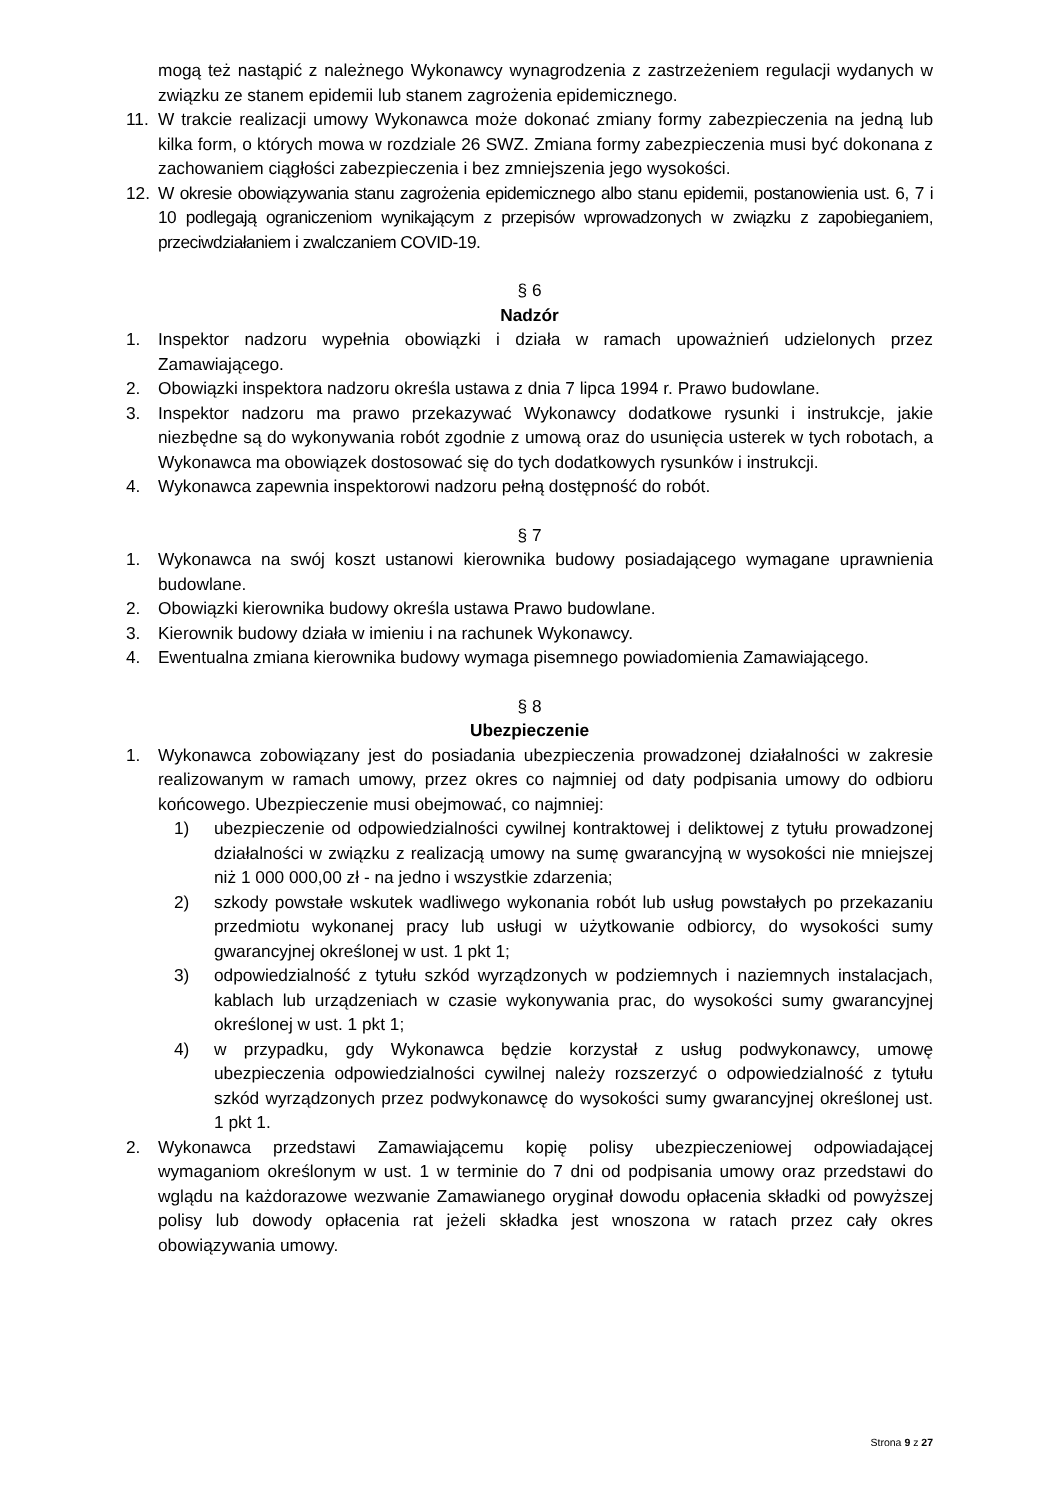mogą też nastąpić z należnego Wykonawcy wynagrodzenia z zastrzeżeniem regulacji wydanych w związku ze stanem epidemii lub stanem zagrożenia epidemicznego.
11. W trakcie realizacji umowy Wykonawca może dokonać zmiany formy zabezpieczenia na jedną lub kilka form, o których mowa w rozdziale 26 SWZ. Zmiana formy zabezpieczenia musi być dokonana z zachowaniem ciągłości zabezpieczenia i bez zmniejszenia jego wysokości.
12. W okresie obowiązywania stanu zagrożenia epidemicznego albo stanu epidemii, postanowienia ust. 6, 7 i 10 podlegają ograniczeniom wynikającym z przepisów wprowadzonych w związku z zapobieganiem, przeciwdziałaniem i zwalczaniem COVID-19.
§ 6
Nadzór
1. Inspektor nadzoru wypełnia obowiązki i działa w ramach upoważnień udzielonych przez Zamawiającego.
2. Obowiązki inspektora nadzoru określa ustawa z dnia 7 lipca 1994 r. Prawo budowlane.
3. Inspektor nadzoru ma prawo przekazywać Wykonawcy dodatkowe rysunki i instrukcje, jakie niezbędne są do wykonywania robót zgodnie z umową oraz do usunięcia usterek w tych robotach, a Wykonawca ma obowiązek dostosować się do tych dodatkowych rysunków i instrukcji.
4. Wykonawca zapewnia inspektorowi nadzoru pełną dostępność do robót.
§ 7
1. Wykonawca na swój koszt ustanowi kierownika budowy posiadającego wymagane uprawnienia budowlane.
2. Obowiązki kierownika budowy określa ustawa Prawo budowlane.
3. Kierownik budowy działa w imieniu i na rachunek Wykonawcy.
4. Ewentualna zmiana kierownika budowy wymaga pisemnego powiadomienia Zamawiającego.
§ 8
Ubezpieczenie
1. Wykonawca zobowiązany jest do posiadania ubezpieczenia prowadzonej działalności w zakresie realizowanym w ramach umowy, przez okres co najmniej od daty podpisania umowy do odbioru końcowego. Ubezpieczenie musi obejmować, co najmniej:
1) ubezpieczenie od odpowiedzialności cywilnej kontraktowej i deliktowej z tytułu prowadzonej działalności w związku z realizacją umowy na sumę gwarancyjną w wysokości nie mniejszej niż 1 000 000,00 zł - na jedno i wszystkie zdarzenia;
2) szkody powstałe wskutek wadliwego wykonania robót lub usług powstałych po przekazaniu przedmiotu wykonanej pracy lub usługi w użytkowanie odbiorcy, do wysokości sumy gwarancyjnej określonej w ust. 1 pkt 1;
3) odpowiedzialność z tytułu szkód wyrządzonych w podziemnych i naziemnych instalacjach, kablach lub urządzeniach w czasie wykonywania prac, do wysokości sumy gwarancyjnej określonej w ust. 1 pkt 1;
4) w przypadku, gdy Wykonawca będzie korzystał z usług podwykonawcy, umowę ubezpieczenia odpowiedzialności cywilnej należy rozszerzyć o odpowiedzialność z tytułu szkód wyrządzonych przez podwykonawcę do wysokości sumy gwarancyjnej określonej ust. 1 pkt 1.
2. Wykonawca przedstawi Zamawiającemu kopię polisy ubezpieczeniowej odpowiadającej wymaganiom określonym w ust. 1 w terminie do 7 dni od podpisania umowy oraz przedstawi do wglądu na każdorazowe wezwanie Zamawianego oryginał dowodu opłacenia składki od powyższej polisy lub dowody opłacenia rat jeżeli składka jest wnoszona w ratach przez cały okres obowiązywania umowy.
Strona 9 z 27